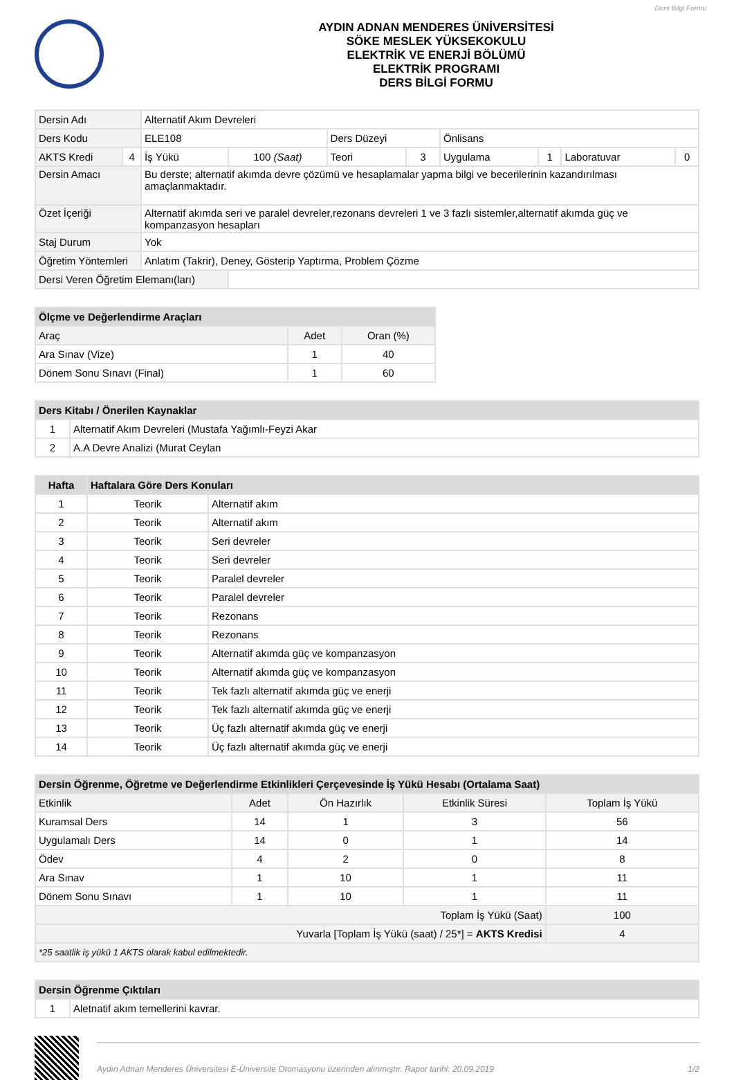Ders Bilgi Formu
AYDIN ADNAN MENDERES ÜNİVERSİTESİ
SÖKE MESLEK YÜKSEKOKULU
ELEKTRİK VE ENERJİ BÖLÜMÜ
ELEKTRİK PROGRAMI
DERS BİLGİ FORMU
| Dersin Adı | | Alternatif Akım Devreleri | | | | | | | |
| Ders Kodu | | ELE108 | | Ders Düzeyi | | Önlisans | | | |
| AKTS Kredi | 4 | İş Yükü | 100 (Saat) | Teori | 3 | Uygulama | 1 | Laboratuvar | 0 |
| Dersin Amacı | | Bu derste; alternatif akımda devre çözümü ve hesaplamalar yapma bilgi ve becerilerinin kazandırılması amaçlanmaktadır. | | | | | | | |
| Özet İçeriği | | Alternatif akımda seri ve paralel devreler,rezonans devreleri 1 ve 3 fazlı sistemler,alternatif akımda güç ve kompanzasyon hesapları | | | | | | | |
| Staj Durum | | Yok | | | | | | | |
| Öğretim Yöntemleri | | Anlatım (Takrir), Deney, Gösterip Yaptırma, Problem Çözme | | | | | | | |
| Dersi Veren Öğretim Elemanı(ları) | | | | | | | | | |
| Ölçme ve Değerlendirme Araçları | | |
| --- | --- | --- |
| Araç | Adet | Oran (%) |
| Ara Sınav (Vize) | 1 | 40 |
| Dönem Sonu Sınavı (Final) | 1 | 60 |
| Ders Kitabı / Önerilen Kaynaklar | |
| --- | --- |
| 1 | Alternatif Akım Devreleri (Mustafa Yağımlı-Feyzi Akar |
| 2 | A.A Devre Analizi (Murat Ceylan |
| Hafta | Haftalara Göre Ders Konuları | |
| --- | --- | --- |
| 1 | Teorik | Alternatif akım |
| 2 | Teorik | Alternatif akım |
| 3 | Teorik | Seri devreler |
| 4 | Teorik | Seri devreler |
| 5 | Teorik | Paralel devreler |
| 6 | Teorik | Paralel devreler |
| 7 | Teorik | Rezonans |
| 8 | Teorik | Rezonans |
| 9 | Teorik | Alternatif akımda güç ve kompanzasyon |
| 10 | Teorik | Alternatif akımda güç ve kompanzasyon |
| 11 | Teorik | Tek fazlı alternatif akımda güç ve enerji |
| 12 | Teorik | Tek fazlı alternatif akımda güç ve enerji |
| 13 | Teorik | Üç fazlı alternatif akımda güç ve enerji |
| 14 | Teorik | Üç fazlı alternatif akımda güç ve enerji |
| Dersin Öğrenme, Öğretme ve Değerlendirme Etkinlikleri Çerçevesinde İş Yükü Hesabı (Ortalama Saat) | | | | |
| --- | --- | --- | --- | --- |
| Etkinlik | Adet | Ön Hazırlık | Etkinlik Süresi | Toplam İş Yükü |
| Kuramsal Ders | 14 | 1 | 3 | 56 |
| Uygulamalı Ders | 14 | 0 | 1 | 14 |
| Ödev | 4 | 2 | 0 | 8 |
| Ara Sınav | 1 | 10 | 1 | 11 |
| Dönem Sonu Sınavı | 1 | 10 | 1 | 11 |
| Toplam İş Yükü (Saat) | | | | 100 |
| Yuvarla [Toplam İş Yükü (saat) / 25*] = AKTS Kredisi | | | | 4 |
| *25 saatlik iş yükü 1 AKTS olarak kabul edilmektedir. | | | | |
| Dersin Öğrenme Çıktıları | |
| --- | --- |
| 1 | Aletnatif akım temellerini kavrar. |
Aydın Adnan Menderes Üniversitesi E-Üniversite Otomasyonu üzerinden alınmıştır. Rapor tarihi: 20.09.2019 1/2